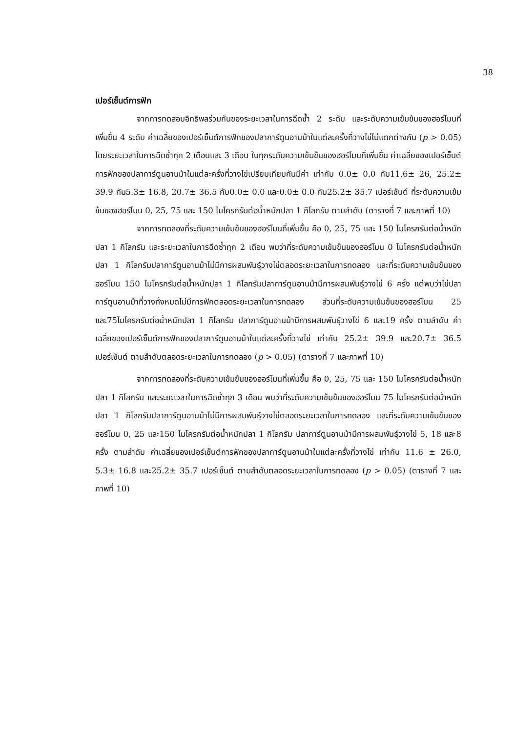38
เปอร์เซ็นต์การฟัก
จากการทดสอบอิทธิพลร่วมกันของระยะเวลาในการฉีดซ้ำ 2 ระดับ และระดับความเข้มข้นของฮอร์โมนที่เพิ่มขึ้น 4 ระดับ ค่าเฉลี่ยของเปอร์เซ็นต์การฟักของปลาการ์ตูนอานม้าในแต่ละครั้งที่วางไข่ไม่แตกต่างกัน (p > 0.05) โดยระยะเวลาในการฉีดซ้ำทุก 2 เดือนและ 3 เดือน ในทุกระดับความเข้มข้นของฮอร์โมนที่เพิ่มขึ้น ค่าเฉลี่ยของเปอร์เซ็นต์การฟักของปลาการ์ตูนอานม้าในแต่ละครั้งที่วางไข่เปรียบเทียบกันมีค่า เท่ากับ 0.0± 0.0 กับ11.6± 26, 25.2± 39.9 กับ5.3± 16.8, 20.7± 36.5 กับ0.0± 0.0 และ0.0± 0.0 กับ25.2± 35.7 เปอร์เซ็นต์ ที่ระดับความเข้มข้นของฮอร์โมน 0, 25, 75 และ 150 ไมโครกรัมต่อน้ำหนักปลา 1 กิโลกรัม ตามลำดับ (ตารางที่ 7 และภาพที่ 10)
จากการทดลองที่ระดับความเข้มข้นของฮอร์โมนที่เพิ่มขึ้น คือ 0, 25, 75 และ 150 ไมโครกรัมต่อน้ำหนักปลา 1 กิโลกรัม และระยะเวลาในการฉีดซ้ำทุก 2 เดือน พบว่าที่ระดับความเข้มข้นของฮอร์โมน 0 ไมโครกรัมต่อน้ำหนักปลา 1 กิโลกรัมปลาการ์ตูนอานม้าไม่มีการผสมพันธุ์วางไข่ตลอดระยะเวลาในการทดลอง และที่ระดับความเข้มข้นของฮอร์โมน 150 ไมโครกรัมต่อน้ำหนักปลา 1 กิโลกรัมปลาการ์ตูนอานม้ามีการผสมพันธุ์วางไข่ 6 ครั้ง แต่พบว่าไข่ปลาการ์ตูนอานม้าที่วางทั้งหมดไม่มีการฟักตลอดระยะเวลาในการทดลอง ส่วนที่ระดับความเข้มข้นของฮอร์โมน 25 และ75ไมโครกรัมต่อน้ำหนักปลา 1 กิโลกรัม ปลาการ์ตูนอานม้ามีการผสมพันธุ์วางไข่ 6 และ19 ครั้ง ตามลำดับ ค่าเฉลี่ยของเปอร์เซ็นต์การฟักของปลาการ์ตูนอานม้าในแต่ละครั้งที่วางไข่ เท่ากับ 25.2± 39.9 และ20.7± 36.5 เปอร์เซ็นต์ ตามลำดับตลอดระยะเวลาในการทดลอง (p > 0.05) (ตารางที่ 7 และภาพที่ 10)
จากการทดลองที่ระดับความเข้มข้นของฮอร์โมนที่เพิ่มขึ้น คือ 0, 25, 75 และ 150 ไมโครกรัมต่อน้ำหนักปลา 1 กิโลกรัม และระยะเวลาในการฉีดซ้ำทุก 3 เดือน พบว่าที่ระดับความเข้มข้นของฮอร์โมน 75 ไมโครกรัมต่อน้ำหนักปลา 1 กิโลกรัมปลาการ์ตูนอานม้าไม่มีการผสมพันธุ์วางไข่ตลอดระยะเวลาในการทดลอง และที่ระดับความเข้มข้นของฮอร์โมน 0, 25 และ150 ไมโครกรัมต่อน้ำหนักปลา 1 กิโลกรัม ปลาการ์ตูนอานม้ามีการผสมพันธุ์วางไข่ 5, 18 และ8 ครั้ง ตามลำดับ ค่าเฉลี่ยของเปอร์เซ็นต์การฟักของปลาการ์ตูนอานม้าในแต่ละครั้งที่วางไข่ เท่ากับ 11.6 ± 26.0, 5.3± 16.8 และ25.2± 35.7 เปอร์เซ็นต์ ตามลำดับตลอดระยะเวลาในการทดลอง (p > 0.05) (ตารางที่ 7 และภาพที่ 10)